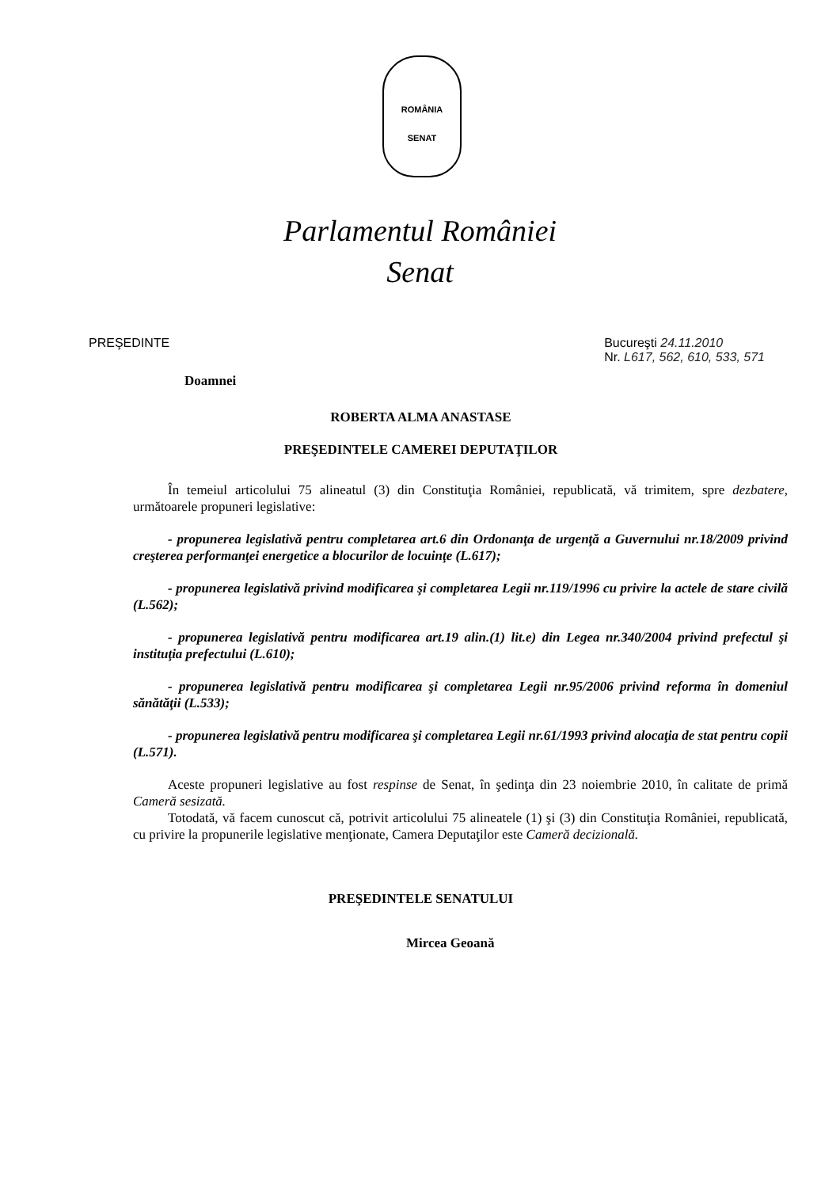ROMÂNIA
SENAT
Parlamentul României
Senat
PREŞEDINTE Bucureşti 24.11.2010
Nr. L617, 562, 610, 533, 571
Doamnei
ROBERTA ALMA ANASTASE
PREŞEDINTELE CAMEREI DEPUTAŢILOR
În temeiul articolului 75 alineatul (3) din Constituţia României, republicată, vă trimitem, spre dezbatere, următoarele propuneri legislative:
- propunerea legislativă pentru completarea art.6 din Ordonanţa de urgenţă a Guvernului nr.18/2009 privind creşterea performanţei energetice a blocurilor de locuinţe (L.617);
- propunerea legislativă privind modificarea şi completarea Legii nr.119/1996 cu privire la actele de stare civilă (L.562);
- propunerea legislativă pentru modificarea art.19 alin.(1) lit.e) din Legea nr.340/2004 privind prefectul şi instituţia prefectului (L.610);
- propunerea legislativă pentru modificarea şi completarea Legii nr.95/2006 privind reforma în domeniul sănătăţii (L.533);
- propunerea legislativă pentru modificarea şi completarea Legii nr.61/1993 privind alocaţia de stat pentru copii (L.571).
Aceste propuneri legislative au fost respinse de Senat, în şedinţa din 23 noiembrie 2010, în calitate de primă Cameră sesizată.
Totodată, vă facem cunoscut că, potrivit articolului 75 alineatele (1) şi (3) din Constituţia României, republicată, cu privire la propunerile legislative menţionate, Camera Deputaţilor este Cameră decizională.
PREŞEDINTELE SENATULUI
Mircea Geoană